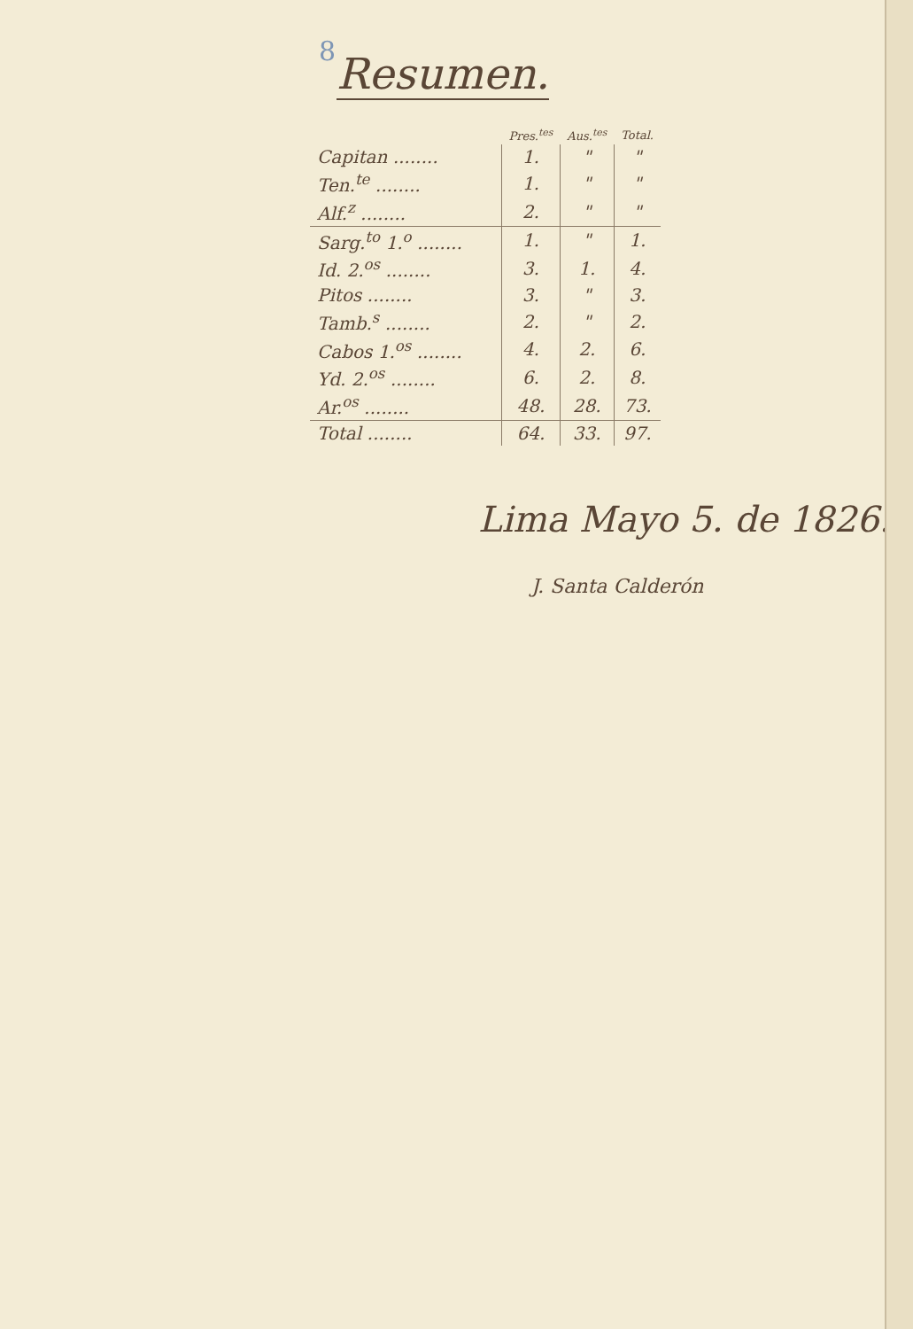8
Resumen.
| | Pres.<sup>tes</sup> | Aus.<sup>tes</sup> | Total. |
| --- | --- | --- | --- |
| Capitan ........ | 1. | " | " |
| Ten.<sup>te</sup> ........ | 1. | " | " |
| Alf.<sup>z</sup> ........ | 2. | " | " |
| Sarg.<sup>to</sup> 1.<sup>o</sup> ........ | 1. | " | 1. |
| Id. 2.<sup>os</sup> ........ | 3. | 1. | 4. |
| Pitos ........ | 3. | " | 3. |
| Tamb.<sup>s</sup> ........ | 2. | " | 2. |
| Cabos 1.<sup>os</sup> ........ | 4. | 2. | 6. |
| Yd. 2.<sup>os</sup> ........ | 6. | 2. | 8. |
| Ar.<sup>os</sup> ........ | 48. | 28. | 73. |
| Total ........ | 64. | 33. | 97. |
Lima Mayo 5. de 1826.
J. Santa Calderón